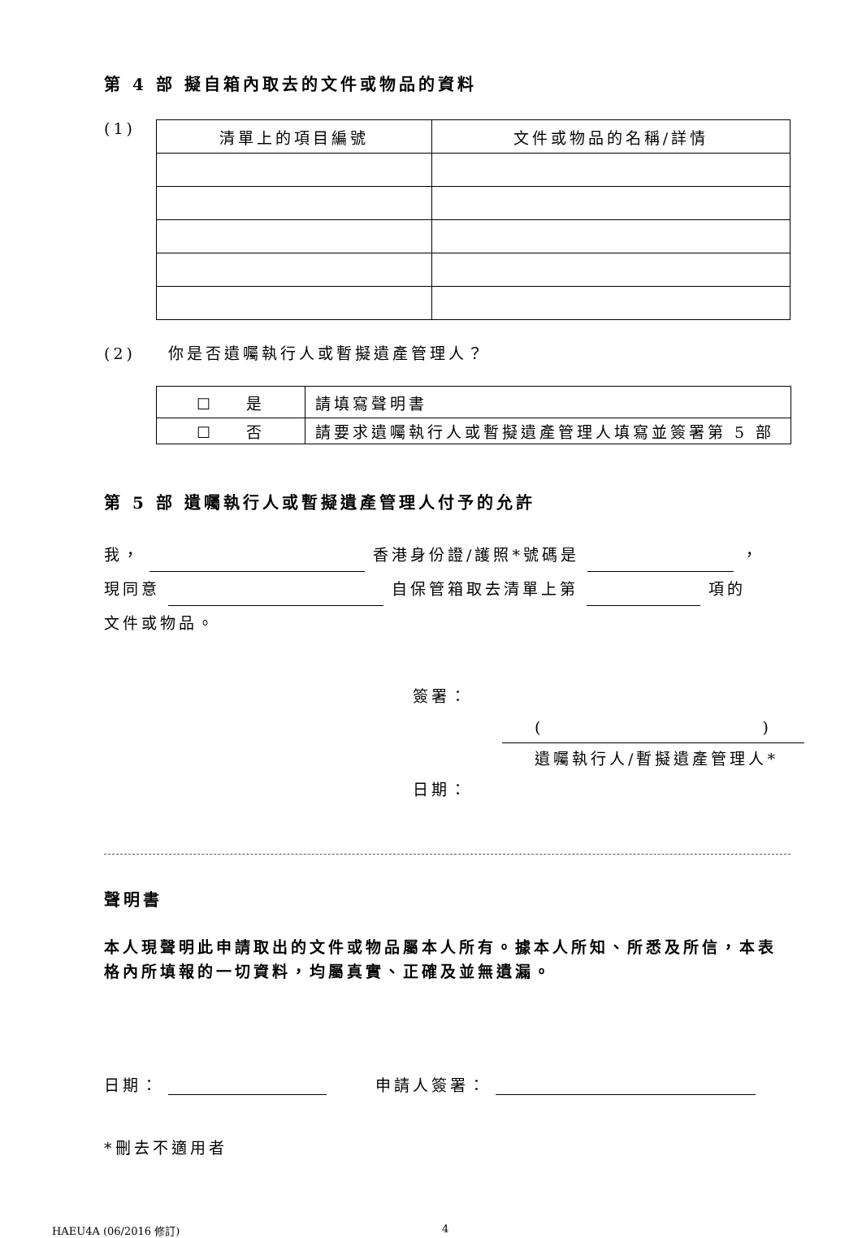第 4 部 擬自箱內取去的文件或物品的資料
(1)
| 清單上的項目編號 | 文件或物品的名稱/詳情 |
(2) 你是否遺囑執行人或暫擬遺產管理人？
| ☐ 是 | 請填寫聲明書 |
| ☐ 否 | 請要求遺囑執行人或暫擬遺產管理人填寫並簽署第 5 部 |
第 5 部 遺囑執行人或暫擬遺產管理人付予的允許
我， 香港身份證/護照*號碼是 ，
現同意 自保管箱取去清單上第 項的
文件或物品。
簽署：
( )
遺囑執行人/暫擬遺產管理人*
日期：
聲明書
本人現聲明此申請取出的文件或物品屬本人所有。據本人所知、所悉及所信，本表格內所填報的一切資料，均屬真實、正確及並無遺漏。
日期： 申請人簽署：
*刪去不適用者
HAEU4A (06/2016 修訂) 4